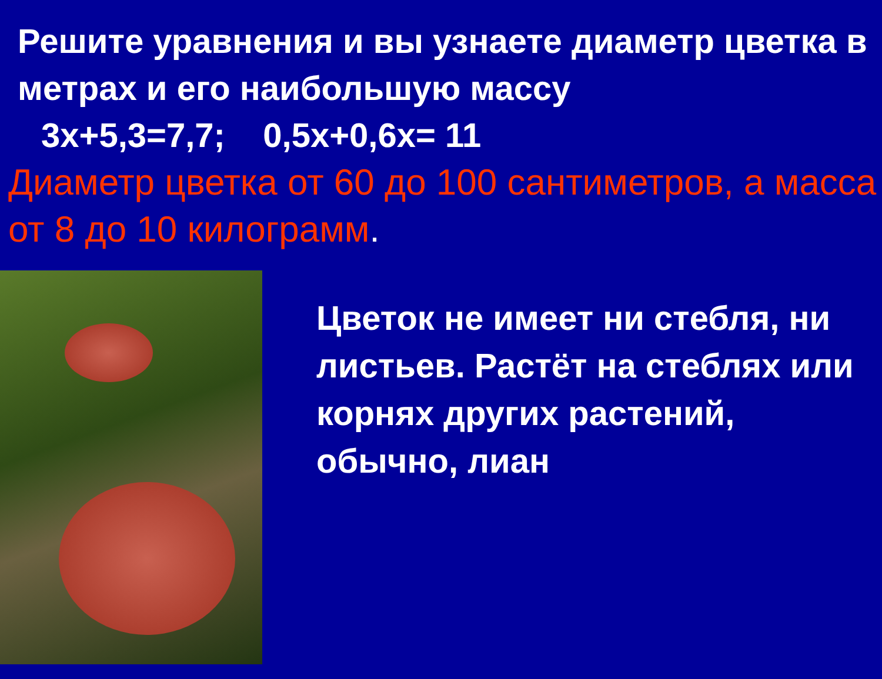Решите уравнения и вы узнаете диаметр цветка в метрах и его наибольшую массу
3х+5,3=7,7; 0,5х+0,6х= 11
Диаметр цветка от 60 до 100 сантиметров, а масса от 8 до 10 килограмм.
Цветок не имеет ни стебля, ни листьев. Растёт на стеблях или корнях других растений, обычно, лиан